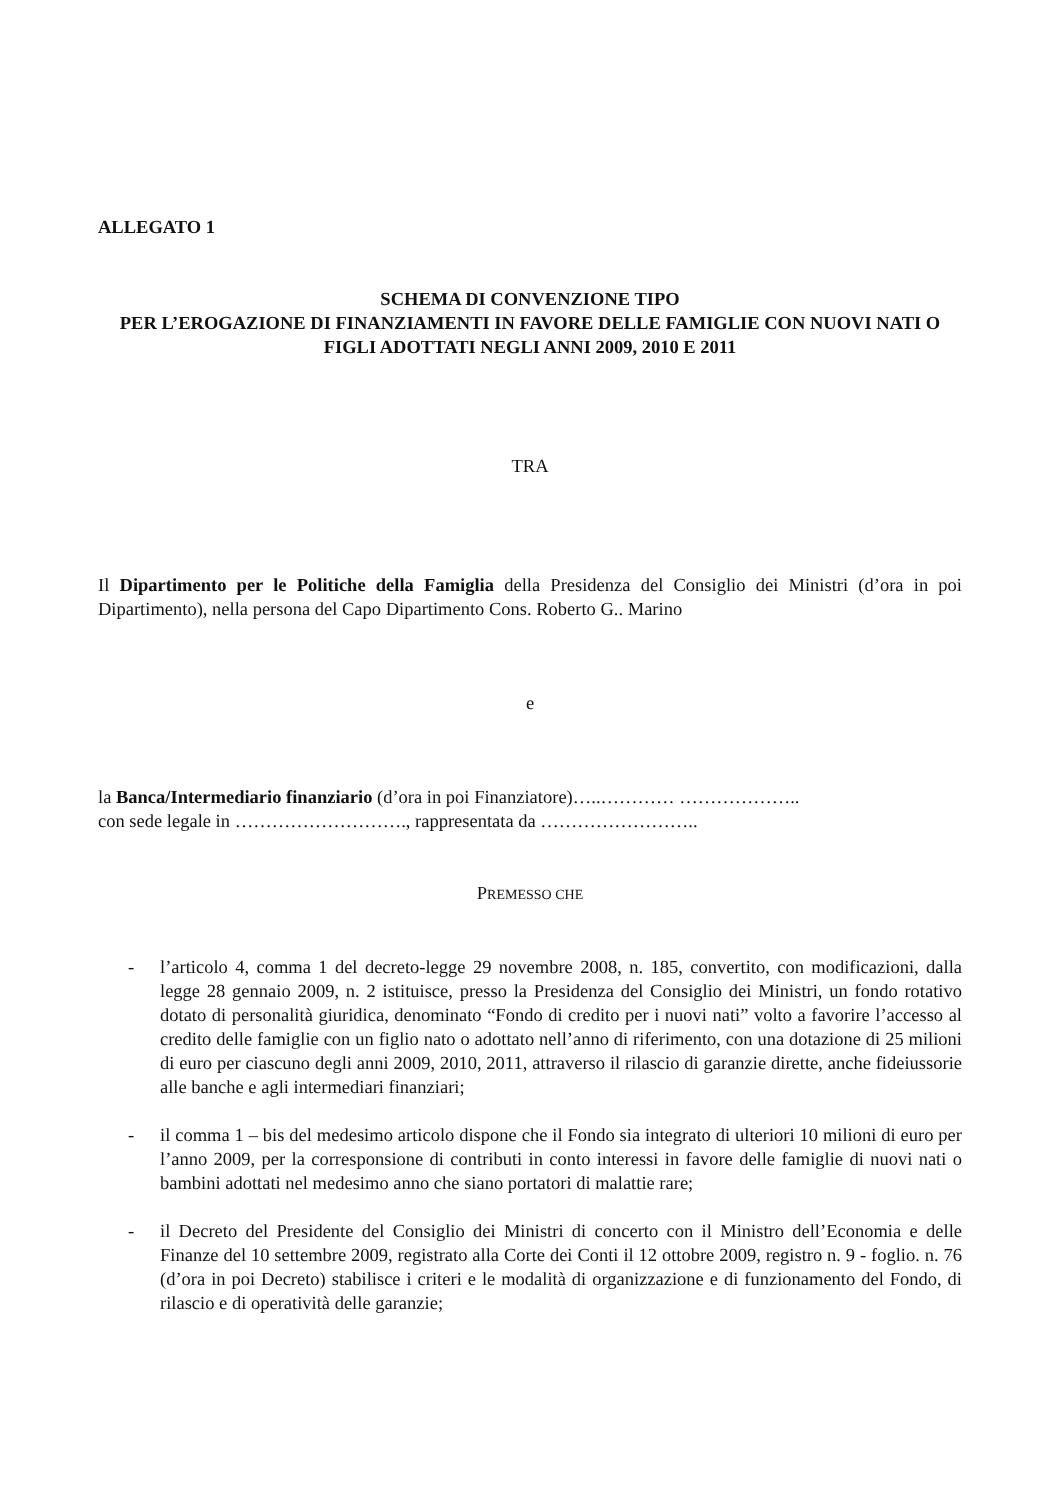ALLEGATO 1
SCHEMA DI CONVENZIONE TIPO
PER L’EROGAZIONE DI FINANZIAMENTI IN FAVORE DELLE FAMIGLIE CON NUOVI NATI O FIGLI ADOTTATI NEGLI ANNI 2009, 2010 E 2011
TRA
Il Dipartimento per le Politiche della Famiglia della Presidenza del Consiglio dei Ministri (d’ora in poi Dipartimento), nella persona del Capo Dipartimento Cons. Roberto G.. Marino
e
la Banca/Intermediario finanziario (d’ora in poi Finanziatore)…..………… ………………..
con sede legale in ………………………., rappresentata da ……………………..
PREMESSO CHE
- l’articolo 4, comma 1 del decreto-legge 29 novembre 2008, n. 185, convertito, con modificazioni, dalla legge 28 gennaio 2009, n. 2 istituisce, presso la Presidenza del Consiglio dei Ministri, un fondo rotativo dotato di personalità giuridica, denominato “Fondo di credito per i nuovi nati” volto a favorire l’accesso al credito delle famiglie con un figlio nato o adottato nell’anno di riferimento, con una dotazione di 25 milioni di euro per ciascuno degli anni 2009, 2010, 2011, attraverso il rilascio di garanzie dirette, anche fideiussorie alle banche e agli intermediari finanziari;
- il comma 1 – bis del medesimo articolo dispone che il Fondo sia integrato di ulteriori 10 milioni di euro per l’anno 2009, per la corresponsione di contributi in conto interessi in favore delle famiglie di nuovi nati o bambini adottati nel medesimo anno che siano portatori di malattie rare;
- il Decreto del Presidente del Consiglio dei Ministri di concerto con il Ministro dell’Economia e delle Finanze del 10 settembre 2009, registrato alla Corte dei Conti il 12 ottobre 2009, registro n. 9 - foglio. n. 76 (d’ora in poi Decreto) stabilisce i criteri e le modalità di organizzazione e di funzionamento del Fondo, di rilascio e di operatività delle garanzie;